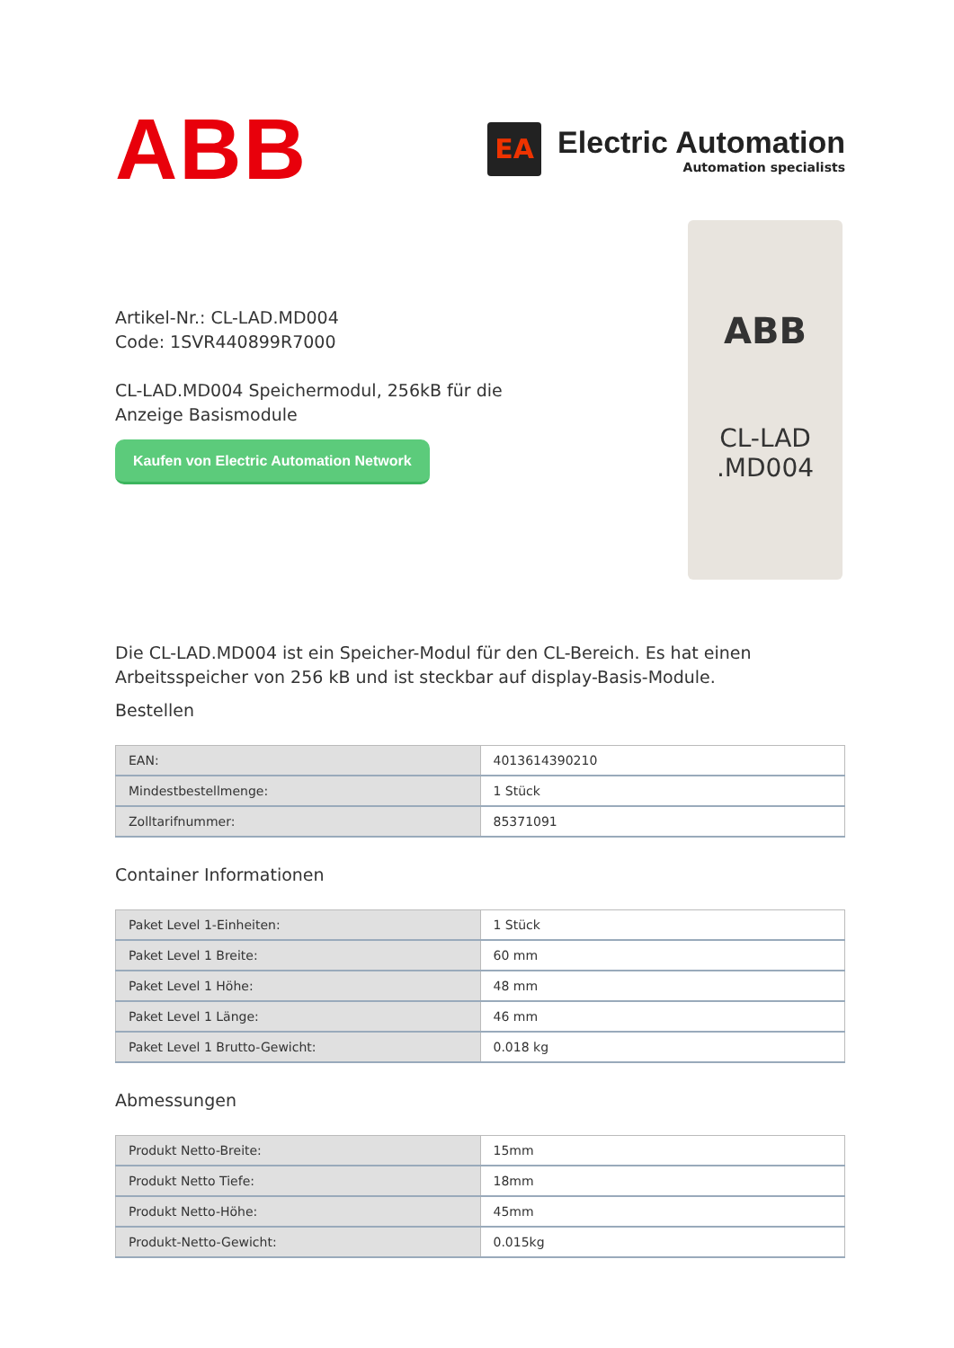ABB
EA
Electric Automation
Automation specialists
Artikel-Nr.: CL-LAD.MD004
Code: 1SVR440899R7000
CL-LAD.MD004 Speichermodul, 256kB für die
Anzeige Basismodule
Kaufen von Electric Automation Network
ABB
CL-LAD
.MD004
Die CL-LAD.MD004 ist ein Speicher-Modul für den CL-Bereich. Es hat einen Arbeitsspeicher von 256 kB und ist steckbar auf display-Basis-Module.
Bestellen
| EAN: | 4013614390210 |
| Mindestbestellmenge: | 1 Stück |
| Zolltarifnummer: | 85371091 |
Container Informationen
| Paket Level 1-Einheiten: | 1 Stück |
| Paket Level 1 Breite: | 60 mm |
| Paket Level 1 Höhe: | 48 mm |
| Paket Level 1 Länge: | 46 mm |
| Paket Level 1 Brutto-Gewicht: | 0.018 kg |
Abmessungen
| Produkt Netto-Breite: | 15mm |
| Produkt Netto Tiefe: | 18mm |
| Produkt Netto-Höhe: | 45mm |
| Produkt-Netto-Gewicht: | 0.015kg |